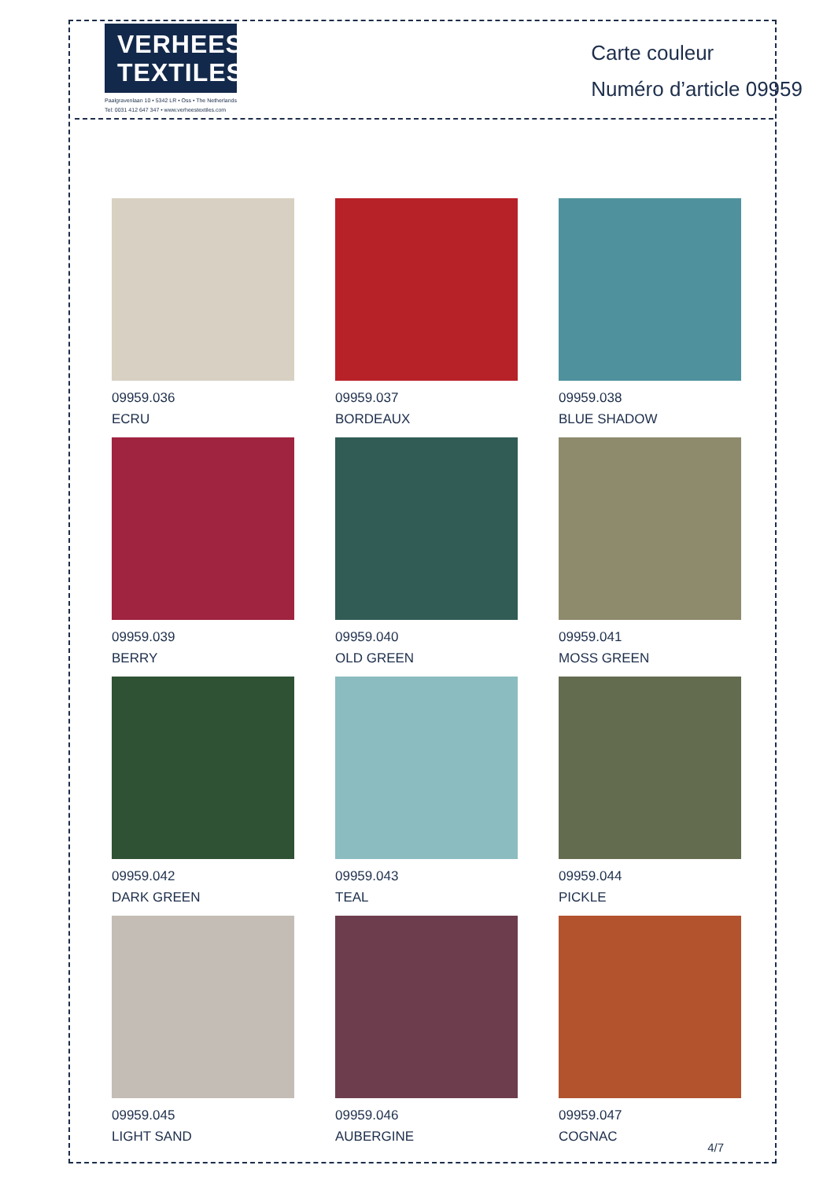VERHEES
TEXTILES
Paalgravenlaan 10 • 5342 LR • Oss • The Netherlands
Tel: 0031 412 647 347 • www.verheestextiles.com
Carte couleur
Numéro d’article 09959
09959.036
ECRU
09959.037
BORDEAUX
09959.038
BLUE SHADOW
09959.039
BERRY
09959.040
OLD GREEN
09959.041
MOSS GREEN
09959.042
DARK GREEN
09959.043
TEAL
09959.044
PICKLE
09959.045
LIGHT SAND
09959.046
AUBERGINE
09959.047
COGNAC
4/7